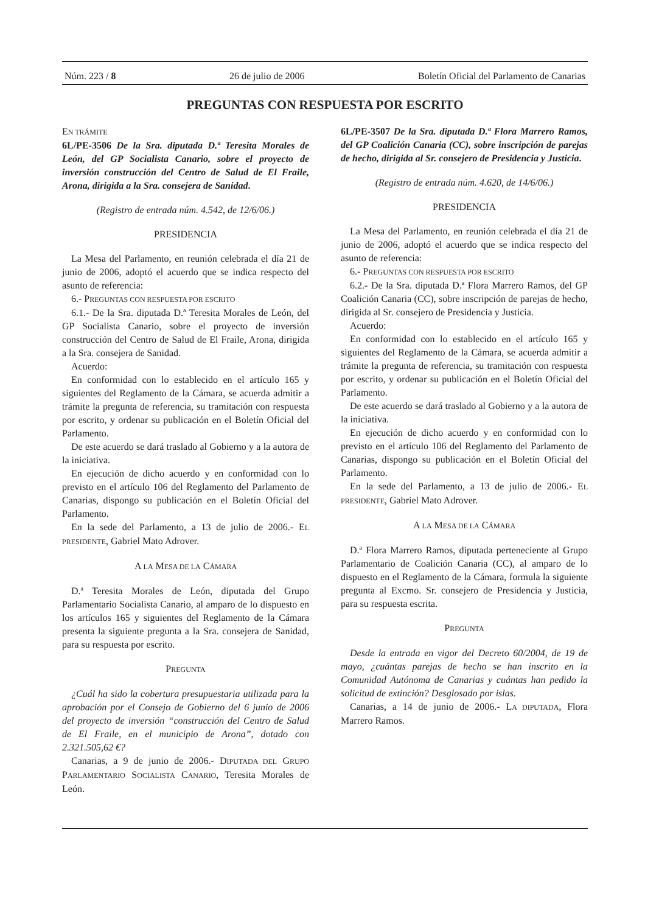Núm. 223 / 8 26 de julio de 2006 Boletín Oficial del Parlamento de Canarias
PREGUNTAS CON RESPUESTA POR ESCRITO
EN TRÁMITE
6L/PE-3506 De la Sra. diputada D.ª Teresita Morales de León, del GP Socialista Canario, sobre el proyecto de inversión construcción del Centro de Salud de El Fraile, Arona, dirigida a la Sra. consejera de Sanidad.
(Registro de entrada núm. 4.542, de 12/6/06.)
PRESIDENCIA
La Mesa del Parlamento, en reunión celebrada el día 21 de junio de 2006, adoptó el acuerdo que se indica respecto del asunto de referencia:
6.- PREGUNTAS CON RESPUESTA POR ESCRITO
6.1.- De la Sra. diputada D.ª Teresita Morales de León, del GP Socialista Canario, sobre el proyecto de inversión construcción del Centro de Salud de El Fraile, Arona, dirigida a la Sra. consejera de Sanidad.
Acuerdo:
En conformidad con lo establecido en el artículo 165 y siguientes del Reglamento de la Cámara, se acuerda admitir a trámite la pregunta de referencia, su tramitación con respuesta por escrito, y ordenar su publicación en el Boletín Oficial del Parlamento.
De este acuerdo se dará traslado al Gobierno y a la autora de la iniciativa.
En ejecución de dicho acuerdo y en conformidad con lo previsto en el artículo 106 del Reglamento del Parlamento de Canarias, dispongo su publicación en el Boletín Oficial del Parlamento.
En la sede del Parlamento, a 13 de julio de 2006.- EL PRESIDENTE, Gabriel Mato Adrover.
A LA MESA DE LA CÁMARA
D.ª Teresita Morales de León, diputada del Grupo Parlamentario Socialista Canario, al amparo de lo dispuesto en los artículos 165 y siguientes del Reglamento de la Cámara presenta la siguiente pregunta a la Sra. consejera de Sanidad, para su respuesta por escrito.
PREGUNTA
¿Cuál ha sido la cobertura presupuestaria utilizada para la aprobación por el Consejo de Gobierno del 6 junio de 2006 del proyecto de inversión “construcción del Centro de Salud de El Fraile, en el municipio de Arona”, dotado con 2.321.505,62 €?
Canarias, a 9 de junio de 2006.- DIPUTADA DEL GRUPO PARLAMENTARIO SOCIALISTA CANARIO, Teresita Morales de León.
6L/PE-3507 De la Sra. diputada D.ª Flora Marrero Ramos, del GP Coalición Canaria (CC), sobre inscripción de parejas de hecho, dirigida al Sr. consejero de Presidencia y Justicia.
(Registro de entrada núm. 4.620, de 14/6/06.)
PRESIDENCIA
La Mesa del Parlamento, en reunión celebrada el día 21 de junio de 2006, adoptó el acuerdo que se indica respecto del asunto de referencia:
6.- PREGUNTAS CON RESPUESTA POR ESCRITO
6.2.- De la Sra. diputada D.ª Flora Marrero Ramos, del GP Coalición Canaria (CC), sobre inscripción de parejas de hecho, dirigida al Sr. consejero de Presidencia y Justicia.
Acuerdo:
En conformidad con lo establecido en el artículo 165 y siguientes del Reglamento de la Cámara, se acuerda admitir a trámite la pregunta de referencia, su tramitación con respuesta por escrito, y ordenar su publicación en el Boletín Oficial del Parlamento.
De este acuerdo se dará traslado al Gobierno y a la autora de la iniciativa.
En ejecución de dicho acuerdo y en conformidad con lo previsto en el artículo 106 del Reglamento del Parlamento de Canarias, dispongo su publicación en el Boletín Oficial del Parlamento.
En la sede del Parlamento, a 13 de julio de 2006.- EL PRESIDENTE, Gabriel Mato Adrover.
A LA MESA DE LA CÁMARA
D.ª Flora Marrero Ramos, diputada perteneciente al Grupo Parlamentario de Coalición Canaria (CC), al amparo de lo dispuesto en el Reglamento de la Cámara, formula la siguiente pregunta al Excmo. Sr. consejero de Presidencia y Justicia, para su respuesta escrita.
PREGUNTA
Desde la entrada en vigor del Decreto 60/2004, de 19 de mayo, ¿cuántas parejas de hecho se han inscrito en la Comunidad Autónoma de Canarias y cuántas han pedido la solicitud de extinción? Desglosado por islas.
Canarias, a 14 de junio de 2006.- LA DIPUTADA, Flora Marrero Ramos.